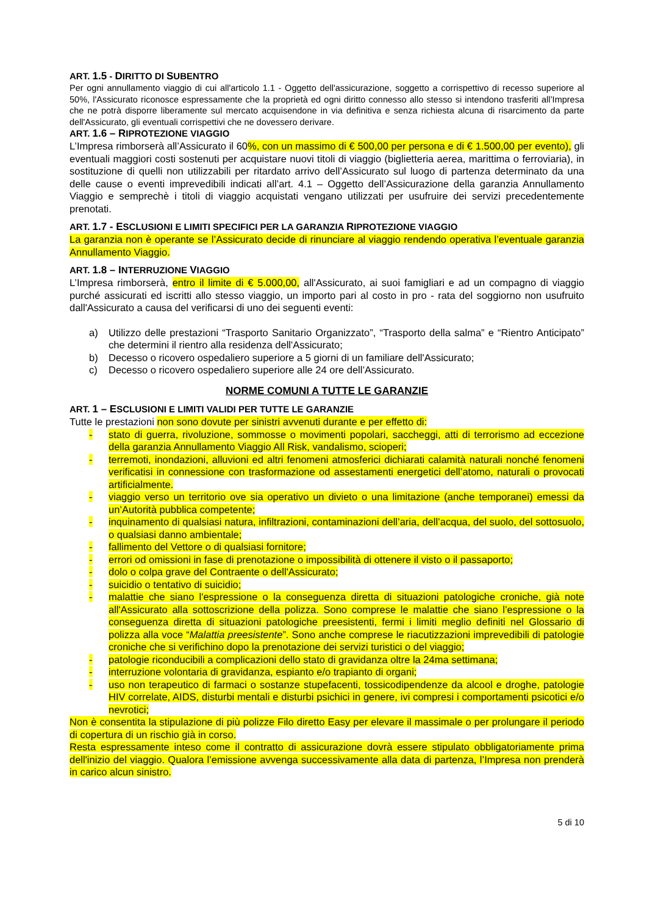ART. 1.5 - DIRITTO DI SUBENTRO
Per ogni annullamento viaggio di cui all'articolo 1.1 - Oggetto dell'assicurazione, soggetto a corrispettivo di recesso superiore al 50%, l'Assicurato riconosce espressamente che la proprietà ed ogni diritto connesso allo stesso si intendono trasferiti all’Impresa che ne potrà disporre liberamente sul mercato acquisendone in via definitiva e senza richiesta alcuna di risarcimento da parte dell'Assicurato, gli eventuali corrispettivi che ne dovessero derivare.
ART. 1.6 – RIPROTEZIONE VIAGGIO
L’Impresa rimborserà all’Assicurato il 60%, con un massimo di € 500,00 per persona e di € 1.500,00 per evento), gli eventuali maggiori costi sostenuti per acquistare nuovi titoli di viaggio (biglietteria aerea, marittima o ferroviaria), in sostituzione di quelli non utilizzabili per ritardato arrivo dell’Assicurato sul luogo di partenza determinato da una delle cause o eventi imprevedibili indicati all’art. 4.1 – Oggetto dell’Assicurazione della garanzia Annullamento Viaggio e semprechè i titoli di viaggio acquistati vengano utilizzati per usufruire dei servizi precedentemente prenotati.
ART. 1.7 - ESCLUSIONI E LIMITI SPECIFICI PER LA GARANZIA RIPROTEZIONE VIAGGIO
La garanzia non è operante se l’Assicurato decide di rinunciare al viaggio rendendo operativa l’eventuale garanzia Annullamento Viaggio.
ART. 1.8 – INTERRUZIONE VIAGGIO
L’Impresa rimborserà, entro il limite di € 5.000,00, all'Assicurato, ai suoi famigliari e ad un compagno di viaggio purché assicurati ed iscritti allo stesso viaggio, un importo pari al costo in pro - rata del soggiorno non usufruito dall'Assicurato a causa del verificarsi di uno dei seguenti eventi:
a) Utilizzo delle prestazioni “Trasporto Sanitario Organizzato”, “Trasporto della salma” e “Rientro Anticipato” che determini il rientro alla residenza dell'Assicurato;
b) Decesso o ricovero ospedaliero superiore a 5 giorni di un familiare dell'Assicurato;
c) Decesso o ricovero ospedaliero superiore alle 24 ore dell’Assicurato.
NORME COMUNI A TUTTE LE GARANZIE
ART. 1 – ESCLUSIONI E LIMITI VALIDI PER TUTTE LE GARANZIE
Tutte le prestazioni non sono dovute per sinistri avvenuti durante e per effetto di:
- stato di guerra, rivoluzione, sommosse o movimenti popolari, saccheggi, atti di terrorismo ad eccezione della garanzia Annullamento Viaggio All Risk, vandalismo, scioperi;
- terremoti, inondazioni, alluvioni ed altri fenomeni atmosferici dichiarati calamità naturali nonché fenomeni verificatisi in connessione con trasformazione od assestamenti energetici dell’atomo, naturali o provocati artificialmente.
- viaggio verso un territorio ove sia operativo un divieto o una limitazione (anche temporanei) emessi da un’Autorità pubblica competente;
- inquinamento di qualsiasi natura, infiltrazioni, contaminazioni dell’aria, dell’acqua, del suolo, del sottosuolo, o qualsiasi danno ambientale;
- fallimento del Vettore o di qualsiasi fornitore;
- errori od omissioni in fase di prenotazione o impossibilità di ottenere il visto o il passaporto;
- dolo o colpa grave del Contraente o dell'Assicurato;
- suicidio o tentativo di suicidio;
- malattie che siano l'espressione o la conseguenza diretta di situazioni patologiche croniche, già note all'Assicurato alla sottoscrizione della polizza. Sono comprese le malattie che siano l’espressione o la conseguenza diretta di situazioni patologiche preesistenti, fermi i limiti meglio definiti nel Glossario di polizza alla voce “Malattia preesistente”. Sono anche comprese le riacutizzazioni imprevedibili di patologie croniche che si verifichino dopo la prenotazione dei servizi turistici o del viaggio;
- patologie riconducibili a complicazioni dello stato di gravidanza oltre la 24ma settimana;
- interruzione volontaria di gravidanza, espianto e/o trapianto di organi;
- uso non terapeutico di farmaci o sostanze stupefacenti, tossicodipendenze da alcool e droghe, patologie HIV correlate, AIDS, disturbi mentali e disturbi psichici in genere, ivi compresi i comportamenti psicotici e/o nevrotici;
Non è consentita la stipulazione di più polizze Filo diretto Easy per elevare il massimale o per prolungare il periodo di copertura di un rischio già in corso.
Resta espressamente inteso come il contratto di assicurazione dovrà essere stipulato obbligatoriamente prima dell'inizio del viaggio. Qualora l’emissione avvenga successivamente alla data di partenza, l’Impresa non prenderà in carico alcun sinistro.
5 di 10